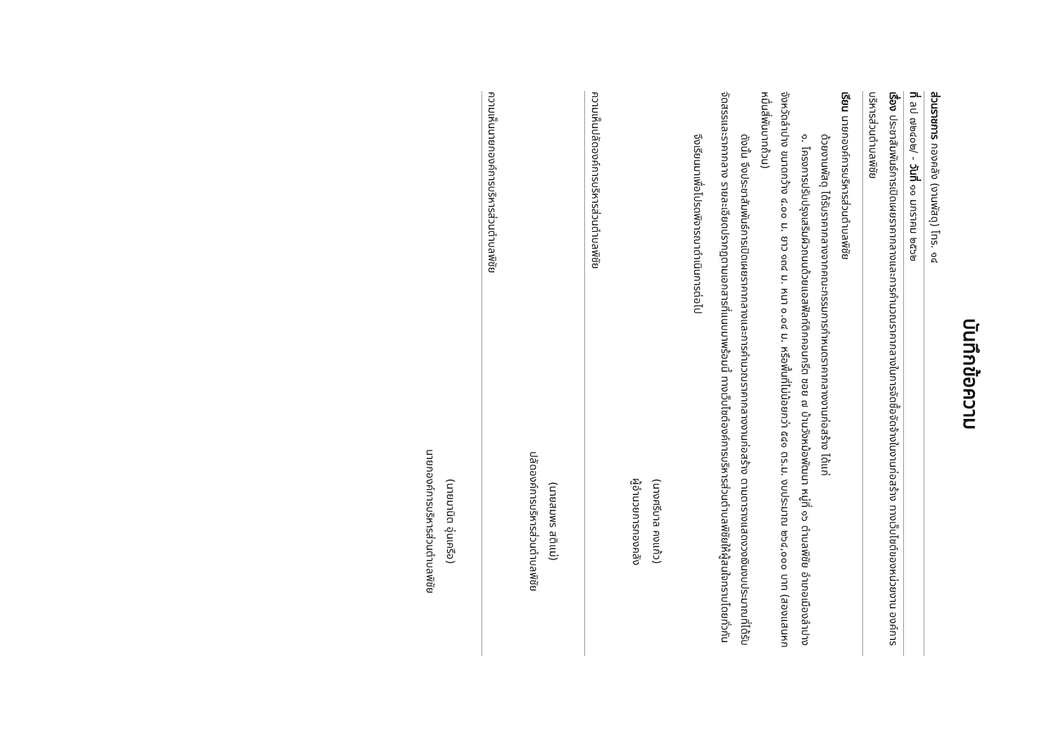บันทึกข้อความ
ส่วนราชการ กองคลัง (งานพัสดุ) โทร. ๑๔
ที่ ลป ๗๒๔๐๒/ - วันที่ ๑๑ มกราคม ๒๕๖๒
เรื่อง ประชาสัมพันธ์การเปิดเผยราคากลางและการคำนวณราคากลางในการจัดซื้อจัดจ้างในงานก่อสร้าง ทางเว็บไซต์ของหน่วยงาน องค์การบริหารส่วนตำบลพิชัย
เรียน นายกองค์การบริหารส่วนตำบลพิชัย
ด้วยงานพัสดุ ได้รับราคากลางจากคณะกรรมการกำหนดราคากลางงานก่อสร้าง ได้แก่
๑. โครงการปรับปรุงเสริมผิวถนนด้วยแอสฟัลท์ติกคอนกรีต ซอย ๗ บ้านวังหม้อพัฒนา หมู่ที่ ๑๖ ตำบลพิชัย อำเภอเมืองลำปาง จังหวัดลำปาง ขนาดกว้าง ๔.๐๐ ม. ยาว ๑๓๔ ม. หนา ๐.๐๔ ม. หรือพื้นที่ไม่น้อยกว่า ๕๔๑ ตร.ม. งบประมาณ ๒๖๔,๐๐๐ บาท (สองแสนหกหมื่นสี่พันบาทถ้วน)
ดังนั้น จึงประชาสัมพันธ์การเปิดเผยราคากลางและการคำนวณราคากลางงานก่อสร้าง ตามตารางแสดงวงเงินงบประมาณที่ได้รับจัดสรรและราคากลาง รายละเอียดปรากฏตามเอกสารที่แนบมาพร้อมนี้ ทางเว็บไซต์องค์การบริหารส่วนตำบลพิชัยให้ผู้สนใจทราบโดยทั่วกัน
จึงเรียนมาเพื่อโปรดพิจารณาดำเนินการต่อไป
(นางศรีบาล คงแก้ว)
ผู้อำนวยการกองคลัง
ความเห็นปลัดองค์การบริหารส่วนตำบลพิชัย
(นายสมพร สติแม่)
ปลัดองค์การบริหารส่วนตำบลพิชัย
ความเห็นนายกองค์การบริหารส่วนตำบลพิชัย
(นายมานิต อุ่นเครือ)
นายกองค์การบริหารส่วนตำบลพิชัย